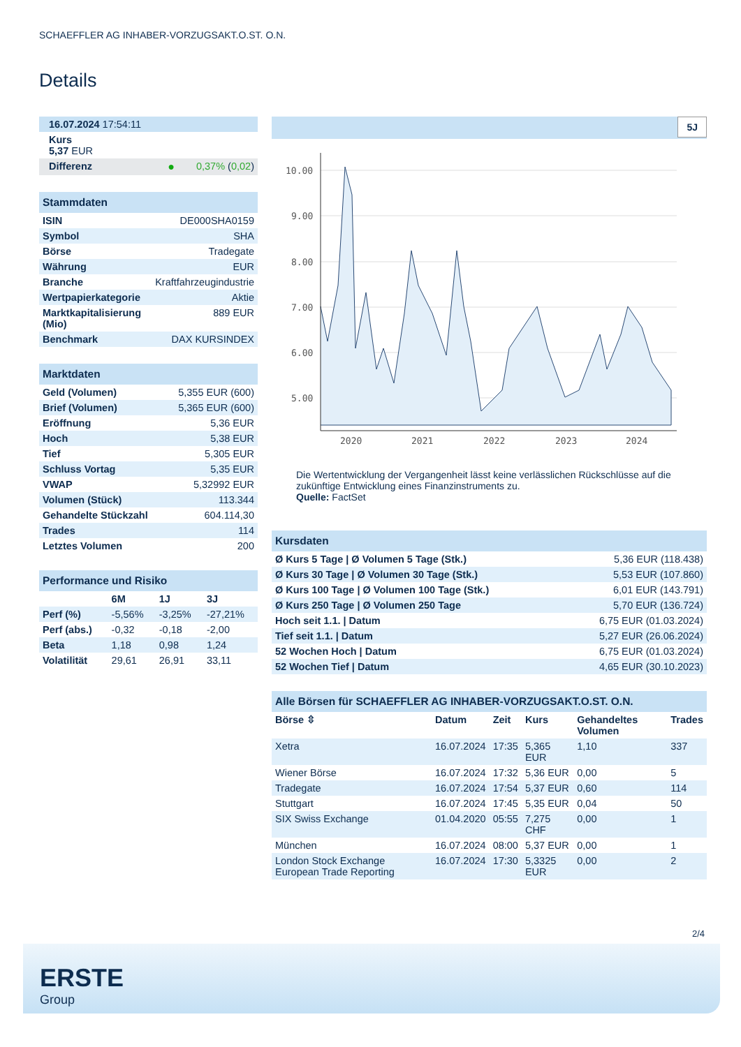SCHAEFFLER AG INHABER-VORZUGSAKT.O.ST. O.N.
Details
| 16.07.2024 17:54:11 | | |
| Kurs 5,37 EUR | | |
| Differenz | ● | 0,37% ( 0,02 ) |
| Stammdaten | |
| ISIN | DE000SHA0159 |
| Symbol | SHA |
| Börse | Tradegate |
| Währung | EUR |
| Branche | Kraftfahrzeugindustrie |
| Wertpapierkategorie | Aktie |
| Marktkapitalisierung (Mio) | 889 EUR |
| Benchmark | DAX KURSINDEX |
| Marktdaten | |
| Geld (Volumen) | 5,355 EUR (600) |
| Brief (Volumen) | 5,365 EUR (600) |
| Eröffnung | 5,36 EUR |
| Hoch | 5,38 EUR |
| Tief | 5,305 EUR |
| Schluss Vortag | 5,35 EUR |
| VWAP | 5,32992 EUR |
| Volumen (Stück) | 113.344 |
| Gehandelte Stückzahl | 604.114,30 |
| Trades | 114 |
| Letztes Volumen | 200 |
| Performance und Risiko | | | |
| | 6M | 1J | 3J |
| Perf (%) | -5,56% | -3,25% | -27,21% |
| Perf (abs.) | -0,32 | -0,18 | -2,00 |
| Beta | 1,18 | 0,98 | 1,24 |
| Volatilität | 29,61 | 26,91 | 33,11 |
5J
10.00
9.00
8.00
7.00
6.00
5.00
2020
2021
2022
2023
2024
Die Wertentwicklung der Vergangenheit lässt keine verlässlichen Rückschlüsse auf die zukünftige Entwicklung eines Finanzinstruments zu.
Quelle: FactSet
| Kursdaten | |
| Ø Kurs 5 Tage / Ø Volumen 5 Tage (Stk.) | 5,36 EUR (118.438) |
| Ø Kurs 30 Tage / Ø Volumen 30 Tage (Stk.) | 5,53 EUR (107.860) |
| Ø Kurs 100 Tage / Ø Volumen 100 Tage (Stk.) | 6,01 EUR (143.791) |
| Ø Kurs 250 Tage / Ø Volumen 250 Tage | 5,70 EUR (136.724) |
| Hoch seit 1.1. / Datum | 6,75 EUR (01.03.2024) |
| Tief seit 1.1. / Datum | 5,27 EUR (26.06.2024) |
| 52 Wochen Hoch / Datum | 6,75 EUR (01.03.2024) |
| 52 Wochen Tief / Datum | 4,65 EUR (30.10.2023) |
| Alle Börsen für SCHAEFFLER AG INHABER-VORZUGSAKT.O.ST. O.N. | | | | | |
| Börse ⇳ | Datum | Zeit | Kurs | Gehandeltes Volumen | Trades |
| Xetra | 16.07.2024 | 17:35 | 5,365 EUR | 1,10 | 337 |
| Wiener Börse | 16.07.2024 | 17:32 | 5,36 EUR | 0,00 | 5 |
| Tradegate | 16.07.2024 | 17:54 | 5,37 EUR | 0,60 | 114 |
| Stuttgart | 16.07.2024 | 17:45 | 5,35 EUR | 0,04 | 50 |
| SIX Swiss Exchange | 01.04.2020 | 05:55 | 7,275 CHF | 0,00 | 1 |
| München | 16.07.2024 | 08:00 | 5,37 EUR | 0,00 | 1 |
| London Stock Exchange European Trade Reporting | 16.07.2024 | 17:30 | 5,3325 EUR | 0,00 | 2 |
2/4
ERSTE
Group